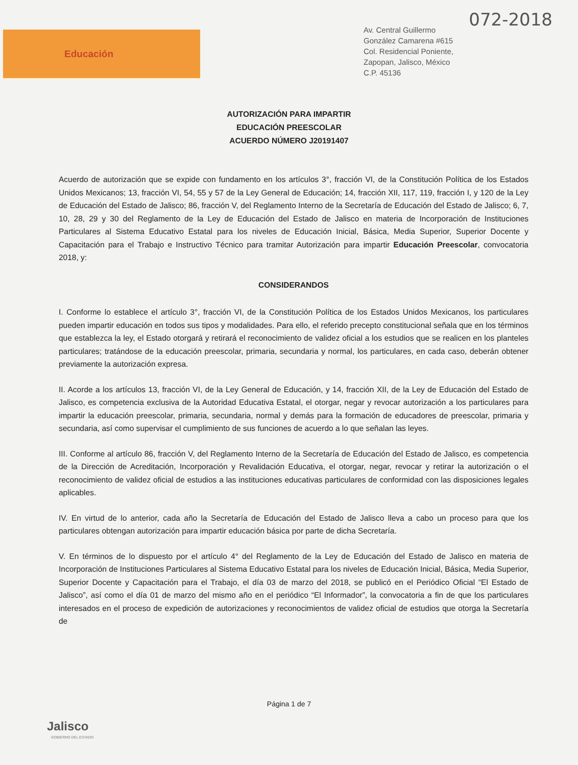Educación
072-2018
Av. Central Guillermo
González Camarena #615
Col. Residencial Poniente,
Zapopan, Jalisco, México
C.P. 45136
AUTORIZACIÓN PARA IMPARTIR
EDUCACIÓN PREESCOLAR
ACUERDO NÚMERO J20191407
Acuerdo de autorización que se expide con fundamento en los artículos 3°, fracción VI, de la Constitución Política de los Estados Unidos Mexicanos; 13, fracción VI, 54, 55 y 57 de la Ley General de Educación; 14, fracción XII, 117, 119, fracción I, y 120 de la Ley de Educación del Estado de Jalisco; 86, fracción V, del Reglamento Interno de la Secretaría de Educación del Estado de Jalisco; 6, 7, 10, 28, 29 y 30 del Reglamento de la Ley de Educación del Estado de Jalisco en materia de Incorporación de Instituciones Particulares al Sistema Educativo Estatal para los niveles de Educación Inicial, Básica, Media Superior, Superior Docente y Capacitación para el Trabajo e Instructivo Técnico para tramitar Autorización para impartir Educación Preescolar, convocatoria 2018, y:
CONSIDERANDOS
I. Conforme lo establece el artículo 3°, fracción VI, de la Constitución Política de los Estados Unidos Mexicanos, los particulares pueden impartir educación en todos sus tipos y modalidades. Para ello, el referido precepto constitucional señala que en los términos que establezca la ley, el Estado otorgará y retirará el reconocimiento de validez oficial a los estudios que se realicen en los planteles particulares; tratándose de la educación preescolar, primaria, secundaria y normal, los particulares, en cada caso, deberán obtener previamente la autorización expresa.
II. Acorde a los artículos 13, fracción VI, de la Ley General de Educación, y 14, fracción XII, de la Ley de Educación del Estado de Jalisco, es competencia exclusiva de la Autoridad Educativa Estatal, el otorgar, negar y revocar autorización a los particulares para impartir la educación preescolar, primaria, secundaria, normal y demás para la formación de educadores de preescolar, primaria y secundaria, así como supervisar el cumplimiento de sus funciones de acuerdo a lo que señalan las leyes.
III. Conforme al artículo 86, fracción V, del Reglamento Interno de la Secretaría de Educación del Estado de Jalisco, es competencia de la Dirección de Acreditación, Incorporación y Revalidación Educativa, el otorgar, negar, revocar y retirar la autorización o el reconocimiento de validez oficial de estudios a las instituciones educativas particulares de conformidad con las disposiciones legales aplicables.
IV. En virtud de lo anterior, cada año la Secretaría de Educación del Estado de Jalisco lleva a cabo un proceso para que los particulares obtengan autorización para impartir educación básica por parte de dicha Secretaría.
V. En términos de lo dispuesto por el artículo 4° del Reglamento de la Ley de Educación del Estado de Jalisco en materia de Incorporación de Instituciones Particulares al Sistema Educativo Estatal para los niveles de Educación Inicial, Básica, Media Superior, Superior Docente y Capacitación para el Trabajo, el día 03 de marzo del 2018, se publicó en el Periódico Oficial “El Estado de Jalisco”, así como el día 01 de marzo del mismo año en el periódico “El Informador”, la convocatoria a fin de que los particulares interesados en el proceso de expedición de autorizaciones y reconocimientos de validez oficial de estudios que otorga la Secretaría de
Jalisco
GOBIERNO DEL ESTADO
Página 1 de 7